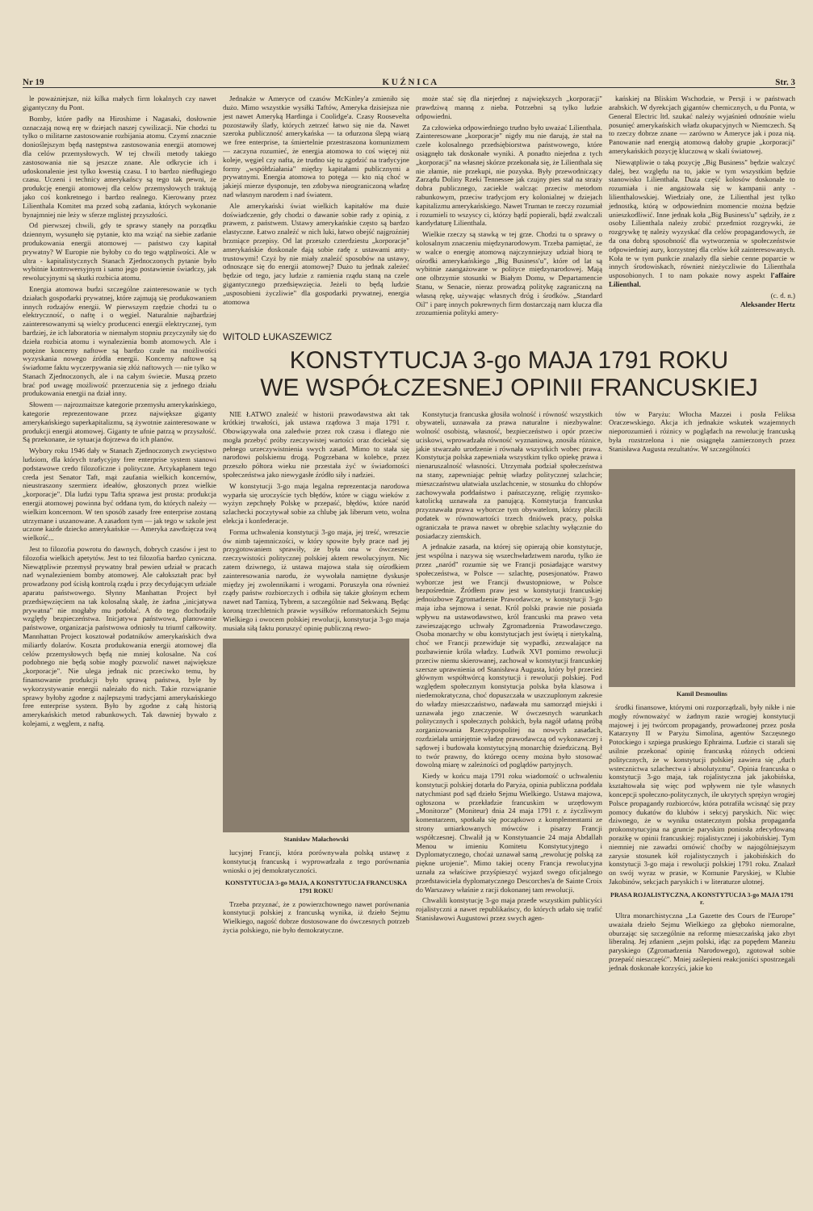Nr 19 K U Ź N I C A Str. 3
le poważniejsze, niż kilka małych firm lokalnych czy nawet gigantyczny du Pont.
Bomby, które padły na Hiroshime i Nagasaki, dosłownie oznaczają nową erę w dziejach naszej cywilizacji. Nie chodzi tu tylko o militarne zastosowanie rozbijania atomu. Czymś znacznie donioślejszym będą następstwa zastosowania energii atomowej dla celów przemysłowych. W tej chwili metody takiego zastosowania nie są jeszcze znane. Ale odkrycie ich i udoskonalenie jest tylko kwestią czasu. I to bardzo niedługiego czasu. Uczeni i technicy amerykańscy są tego tak pewni, że produkcję energii atomowej dla celów przemysłowych traktują jako coś konkretnego i bardzo realnego. Kierowany przez Lilienthala Komitet ma przed sobą zadania, których wykonanie bynajmniej nie leży w sferze mglistej przyszłości.
Od pierwszej chwili, gdy te sprawy stanęły na porządku dziennym, wysunęło się pytanie, kto ma wziąć na siebie zadanie produkowania energii atomowej — państwo czy kapitał prywatny? W Europie nie byłoby co do tego wątpliwości. Ale w ultra - kapitalistycznych Stanach Zjednoczonych pytanie było wybitnie kontrowersyjnym i samo jego postawienie świadczy, jak rewolucyjnymi są skutki rozbicia atomu.
Energia atomowa budzi szczególne zainteresowanie w tych działach gospodarki prywatnej, które zajmują się produkowaniem innych rodzajów energii. W pierwszym rzędzie chodzi tu o elektryczność, o naftę i o węgiel. Naturalnie najbardziej zainteresowanymi są wielcy producenci energii elektrycznej, tym bardziej, że ich laboratoria w niemałym stopniu przyczyniły się do dzieła rozbicia atomu i wynalezienia bomb atomowych. Ale i potężne koncerny naftowe są bardzo czułe na możliwości wyzyskania nowego źródła energii. Koncerny naftowe są świadome faktu wyczerpywania się złóż naftowych — nie tylko w Stanach Zjednoczonych, ale i na całym świecie. Muszą przeto brać pod uwagę możliwość przerzucenia się z jednego działu produkowania energii na dział inny.
Słowem — najrozmaitsze kategorie przemysłu amerykańskiego, kategorie reprezentowane przez największe giganty amerykańskiego superkapitalizmu, są żywotnie zainteresowane w produkcji energii atomowej. Giganty te ufnie patrzą w przyszłość. Są przekonane, że sytuacja dojrzewa do ich planów.
Wybory roku 1946 dały w Stanach Zjednoczonych zwycięstwo ludziom, dla których tradycyjny free enterprise system stanowi podstawowe credo filozoficzne i polityczne. Arcykapłanem tego creda jest Senator Taft, mąż zaufania wielkich koncernów, nieustraszony szermierz ideałów, głoszonych przez wielkie „korporacje". Dla ludzi typu Tafta sprawa jest prosta: produkcja energii atomowej powinna być oddana tym, do których należy — wielkim koncernom. W ten sposób zasady free enterprise zostaną utrzymane i uszanowane. A zasadom tym — jak tego w szkole jest uczone każde dziecko amerykańskie — Ameryka zawdzięcza swą wielkość...
Jest to filozofia powrotu do dawnych, dobrych czasów i jest to filozofia wielkich apetytów. Jest to też filozofia bardzo cyniczna. Niewątpliwie przemysł prywatny brał pewien udział w pracach nad wynalezieniem bomby atomowej. Ale całokształt prac był prowadzony pod ścisłą kontrolą rządu i przy decydującym udziale aparatu państwowego. Słynny Manhattan Project był przedsięwzięciem na tak kolosalną skalę, że żadna „inicjatywa prywatna" nie mogłaby mu podołać. A do tego dochodziły względy bezpieczeństwa. Inicjatywa państwowa, planowanie państwowe, organizacja państwowa odniosły tu triumf całkowity. Mannhattan Project kosztował podatników amerykańskich dwa miliardy dolarów. Koszta produkowania energii atomowej dla celów przemysłowych będą nie mniej kolosalne. Na coś podobnego nie będą sobie mogły pozwolić nawet największe „korporacje". Nie ulega jednak nic przeciwko temu, by finansowanie produkcji było sprawą państwa, byle by wykorzystywanie energii należało do nich. Takie rozwiązanie sprawy byłoby zgodne z najlepszymi tradycjami amerykańskiego free enterprise system. Było by zgodne z całą historią amerykańskich metod rabunkowych. Tak dawniej bywało z kolejami, z węglem, z naftą.
Jednakże w Ameryce od czasów McKinley'a zmieniło się dużo. Mimo wszystkie wysiłki Taftów, Ameryka dzisiejsza nie jest nawet Ameryką Hardinga i Coolidge'a. Czasy Roosevelta pozostawiły ślady, których zetrzeć łatwo się nie da. Nawet szeroka publiczność amerykańska — ta odurzona ślepą wiarą we free enterprise, ta śmiertelnie przestraszona komunizmem — zaczyna rozumieć, że energia atomowa to coś więcej niż koleje, węgiel czy nafta, że trudno się tu zgodzić na tradycyjne formy „współdziałania" między kapitałami publicznymi a prywatnymi. Energia atomowa to potęga — kto nią choć w jakiejś mierze dysponuje, ten zdobywa nieograniczoną władzę nad własnym narodem i nad światem.
Ale amerykański świat wielkich kapitałów ma duże doświadczenie, gdy chodzi o dawanie sobie rady z opinią, z prawem, z państwem. Ustawy amerykańskie często są bardzo elastyczne. Łatwo znaleźć w nich luki, łatwo obejść najgroźniej brzmiące przepisy. Od lat przeszło czterdziestu „korporacje" amerykańskie doskonale dają sobie radę z ustawami anty-trustowymi! Czyż by nie miały znaleźć sposobów na ustawy, odnoszące się do energii atomowej? Dużo tu jednak zależeć będzie od tego, jacy ludzie z ramienia rządu staną na czele gigantycznego przedsięwzięcia. Jeżeli to będą ludzie „usposobieni życzliwie" dla gospodarki prywatnej, energia atomowa
może stać się dla niejednej z największych „korporacji" prawdziwą manną z nieba. Potrzebni są tylko ludzie odpowiedni.
Za człowieka odpowiedniego trudno było uważać Lilienthala. Zainteresowane „korporacje" nigdy mu nie darują, że stał na czele kolosalnego przedsiębiorstwa państwowego, które osiągnęło tak doskonałe wyniki. A ponadto niejedna z tych „korporacji" na własnej skórze przekonała się, że Lilienthala się nie złamie, nie przekupi, nie pozyska. Były przewodniczący Zarządu Doliny Rzeki Tennessee jak czujny pies stał na straży dobra publicznego, zaciekle walcząc przeciw metodom rabunkowym, przeciw tradycjom ery kolonialnej w dziejach kapitalizmu amerykańskiego. Nawet Truman te rzeczy rozumiał i rozumieli to wszyscy ci, którzy bądź popierali, bądź zwalczali kandydaturę Lilienthala.
Wielkie rzeczy są stawką w tej grze. Chodzi tu o sprawy o kolosalnym znaczeniu międzynarodowym. Trzeba pamiętać, że w walce o energię atomową najczynniejszy udział biorą te ośrodki amerykańskiego „Big Business'u", które od lat są wybitnie zaangażowane w polityce międzynarodowej. Mają one olbrzymie stosunki w Białym Domu, w Departamencie Stanu, w Senacie, nieraz prowadzą politykę zagraniczną na własną rękę, używając własnych dróg i środków. „Standard Oil" i parę innych pokrewnych firm dostarczają nam klucza dla zrozumienia polityki amery-
kańskiej na Bliskim Wschodzie, w Persji i w państwach arabskich. W dyrekcjach gigantów chemicznych, u du Ponta, w General Electric ltd. szukać należy wyjaśnień odnośnie wielu posunięć amerykańskich władz okupacyjnych w Niemczech. Są to rzeczy dobrze znane — zarówno w Ameryce jak i poza nią. Panowanie nad energią atomową dałoby grupie „korporacji" amerykańskich pozycję kluczową w skali światowej.
Niewątpliwie o taką pozycję „Big Business" będzie walczyć dalej, bez względu na to, jakie w tym wszystkim będzie stanowisko Lilienthala. Duża część kolosów doskonale to rozumiała i nie angażowała się w kampanii anty - lilienthalowskiej. Wiedziały one, że Lilienthal jest tylko jednostką, którą w odpowiednim momencie można będzie unieszkodliwić. Inne jednak koła „Big Business'u" sądziły, że z osoby Lilienthala należy zrobić przedmiot rozgrywki, że rozgrywkę tę należy wyzyskać dla celów propagandowych, że da ona dobrą sposobność dla wytworzenia w społeczeństwie odpowiedniej aury, korzystnej dla celów kół zainteresowanych. Koła te w tym punkcie znalazły dla siebie cenne poparcie w innych środowiskach, również nieżyczliwie do Lilienthala usposobionych. I to nam pokaże nowy aspekt l'affaire Lilienthal.
(c. d. n.)
Aleksander Hertz
WITOLD ŁUKASZEWICZ
KONSTYTUCJA 3-go MAJA 1791 ROKU
WE WSPÓŁCZESNEJ OPINII FRANCUSKIEJ
NIE ŁATWO znaleźć w historii prawodawstwa akt tak krótkiej trwałości, jak ustawa rządowa 3 maja 1791 r. Obowiązywała ona zaledwie przez rok czasu i dlatego nie mogła przebyć próby rzeczywistej wartości oraz dociekać się pełnego urzeczywistnienia swych zasad. Mimo to stała się narodowi polskiemu drogą. Pogrzebana w kolebce, przez przeszło półtora wieku nie przestała żyć w świadomości społeczeństwa jako niewygasłe źródło siły i nadziei.
W konstytucji 3-go maja legalna reprezentacja narodowa wyparła się uroczyście tych błędów, które w ciągu wieków z wyżyn zepchnęły Polskę w przepaść, błędów, które naród szlachecki poczytywał sobie za chlubę jak liberum veto, wolna elekcja i konfederacje.
Forma uchwalenia konstytucji 3-go maja, jej treść, wreszcie ów nimb tajemniczości, w który spowite były prace nad jej przygotowaniem sprawiły, że była ona w ówczesnej rzeczywistości politycznej polskiej aktem rewolucyjnym. Nic zatem dziwnego, iż ustawa majowa stała się ośrodkiem zainteresowania narodu, że wywołała namiętne dyskusje między jej zwolennikami i wrogami. Poruszyła ona również rządy państw rozbiorczych i odbiła się także głośnym echem nawet nad Tamizą, Tybrem, a szczególnie nad Sekwaną. Będąc koroną trzechletnich prawie wysiłków reformatorskich Sejmu Wielkiego i owocem polskiej rewolucji, konstytucja 3-go maja musiała siłą faktu poruszyć opinię publiczną rewo-
Stanisław Małachowski
lucyjnej Francji, która porównywała polską ustawę z konstytucją francuską i wyprowadzała z tego porównania wnioski o jej demokratyczności.
KONSTYTUCJA 3-go MAJA, A KONSTYTUCJA FRANCUSKA 1791 ROKU
Trzeba przyznać, że z powierzchownego nawet porównania konstytucji polskiej z francuską wynika, iż dzieło Sejmu Wielkiego, nagość dobrze dostosowane do ówczesnych potrzeb życia polskiego, nie było demokratyczne.
Konstytucja francuska głosiła wolność i równość wszystkich obywateli, uznawała za prawa naturalne i niezbywalne: wolność osobistą, własność, bezpieczeństwo i opór przeciw uciskowi, wprowadzała równość wyznaniową, znosiła różnice, jakie stwarzało urodzenie i równała wszystkich wobec prawa. Konstytucja polska zapewniała wszystkim tylko opiekę prawa i nienaruszalność własności. Utrzymała podział społeczeństwa na stany, zapewniając pełnię władzy politycznej szlachcie; mieszczaństwu ułatwiała uszlachcenie, w stosunku do chłopów zachowywała poddaństwo i pańszczyznę, religię rzymsko-katolicką uznawała za panującą. Konstytucja francuska przyznawała prawa wyborcze tym obywatelom, którzy płacili podatek w równowartości trzech dniówek pracy, polska ograniczała te prawa nawet w obrębie szlachty wyłącznie do posiadaczy ziemskich.
A jednakże zasada, na której się opierają obie konstytucje, jest wspólna i nazywa się wszechwładztwem narodu, tylko że przez „naród" rozumie się we Francji posiadające warstwy społeczeństwa, w Polsce — szlachtę, posesjonatów. Prawo wyborcze jest we Francji dwustopniowe, w Polsce bezpośrednie. Źródłem praw jest w konstytucji francuskiej jednoizbowe Zgromadzenie Prawodawcze, w konstytucji 3-go maja izba sejmowa i senat. Król polski prawie nie posiada wpływu na ustawodawstwo, król francuski ma prawo veta zawieszającego uchwały Zgromadzenia Prawodawczego. Osoba monarchy w obu konstytucjach jest świętą i nietykalną, choć we Francji przewiduje się wypadki, zezwalające na pozbawienie króla władzy. Ludwik XVI pomimo rewolucji przeciw niemu skierowanej, zachował w konstytucji francuskiej szersze uprawnienia od Stanisława Augusta, który był przecież głównym współtwórcą konstytucji i rewolucji polskiej. Pod względem społecznym konstytucja polska była klasowa i niedemokratyczna, choć dopuszczała w uszczuplonym zakresie do władzy mieszczaństwo, nadawała mu samorząd miejski i uznawała jego znaczenie. W ówczesnych warunkach politycznych i społecznych polskich, była nagół udatną próbą zorganizowania Rzeczypospolitej na nowych zasadach, rozdzielała umiejętnie władzę prawodawczą od wykonawczej i sądowej i budowała konstytucyjną monarchię dziedziczną. Był to twór prawny, do którego oceny można było stosować dowolną miarę w zależności od poglądów partyjnych.
Kiedy w końcu maja 1791 roku wiadomość o uchwaleniu konstytucji polskiej dotarła do Paryża, opinia publiczna poddała natychmiast pod sąd dzieło Sejmu Wielkiego. Ustawa majowa, ogłoszona w przekładzie francuskim w urzędowym „Monitorze" (Moniteur) dnia 24 maja 1791 r. z życzliwym komentarzem, spotkała się początkowo z komplementami ze strony umiarkowanych mówców i pisarzy Francji współczesnej. Chwalił ją w Konstytuancie 24 maja Abdallah Menou w imieniu Komitetu Konstytucyjnego i Dyplomatycznego, choćaż uznawał samą „rewolucję polską za piękne urojenie". Mimo takiej oceny Francja rewolucyjna uznała za właściwe przyśpieszyć wyjazd swego oficjalnego przedstawiciela dyplomatycznego Descorches'a de Sainte Croix do Warszawy właśnie z racji dokonanej tam rewolucji.
Chwalili konstytucję 3-go maja przede wszystkim publicyści rojalistyczni a nawet republikańscy, do których udało się trafić Stanisławowi Augustowi przez swych agen-
tów w Paryżu: Włocha Mazzei i posła Feliksa Oraczewskiego. Akcja ich jednakże wskutek wzajemnych nieporozumień i różnicy w poglądach na rewolucję francuską była rozstrzelona i nie osiągnęła zamierzonych przez Stanisława Augusta rezultatów. W szczególności
Kamil Desmoulins
środki finansowe, którymi oni rozporządzali, były nikłe i nie mogły równoważyć w żadnym razie wrogiej konstytucji majowej i jej twórcom propagandy, prowadzonej przez posła Katarzyny II w Paryżu Simolina, agentów Szczęsnego Potockiego i szpiega pruskiego Ephraima. Ludzie ci starali się usilnie przekonać opinię francuską różnych odcieni politycznych, że w konstytucji polskiej zawiera się „duch wstecznictwa szlachectwa i absolutyzmu". Opinia francuska o konstytucji 3-go maja, tak rojalistyczna jak jakobińska, kształtowała się więc pod wpływem nie tyle własnych koncepcji społeczno-politycznych, ile ukrytych sprężyn wrogiej Polsce propagandy rozbiorców, która potrafiła wcisnąć się przy pomocy dukatów do klubów i sekcyj paryskich. Nic więc dziwnego, że w wyniku ostatecznym polska propaganda prokonstytucyjna na gruncie paryskim poniosła zdecydowaną porażkę w opinii francuskiej: rojalistycznej i jakobińskiej. Tym niemniej nie zawadzi omówić choćby w najogólniejszym zarysie stosunek kół rojalistycznych i jakobińskich do konstytucji 3-go maja i rewolucji polskiej 1791 roku. Znalazł on swój wyraz w prasie, w Komunie Paryskiej, w Klubie Jakobinów, sekcjach paryskich i w literaturze ulotnej.
PRASA ROJALISTYCZNA, A KONSTYTUCJA 3-go MAJA 1791 r.
Ultra monarchistyczna „La Gazette des Cours de l'Europe" uważała dzieło Sejmu Wielkiego za głęboko niemoralne, oburzając się szczególnie na reformę mieszczańską jako zbyt liberalną. Jej zdaniem „sejm polski, idąc za popędem Maneżu paryskiego (Zgromadzenia Narodowego), zgotował sobie przepaść nieszczęść". Mniej zaślepieni reakcjoniści spostrzegali jednak doskonałe korzyści, jakie ko